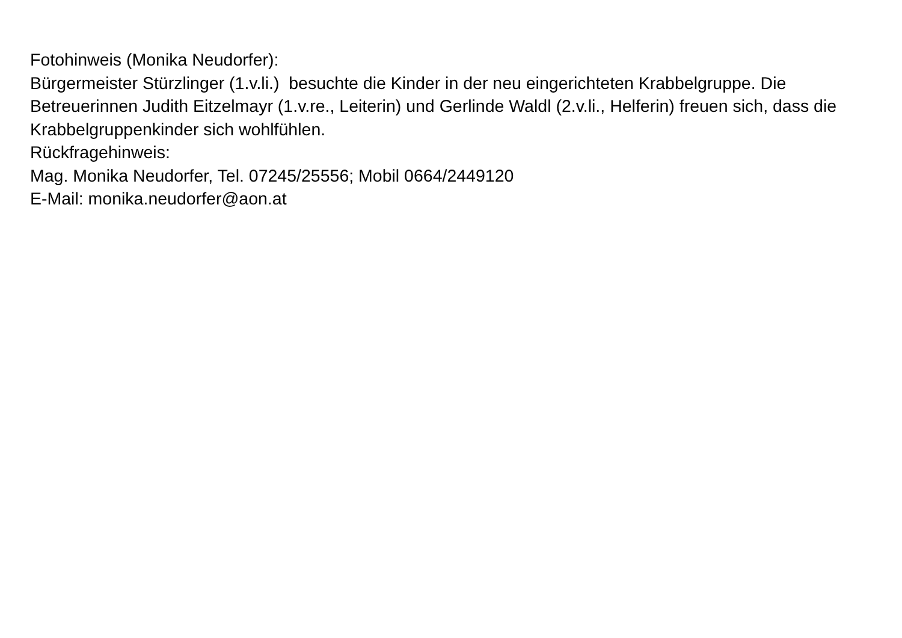Fotohinweis (Monika Neudorfer):
Bürgermeister Stürzlinger (1.v.li.) besuchte die Kinder in der neu eingerichteten Krabbelgruppe. Die Betreuerinnen Judith Eitzelmayr (1.v.re., Leiterin) und Gerlinde Waldl (2.v.li., Helferin) freuen sich, dass die Krabbelgruppenkinder sich wohlfühlen.
Rückfragehinweis:
Mag. Monika Neudorfer, Tel. 07245/25556; Mobil 0664/2449120
E-Mail: monika.neudorfer@aon.at